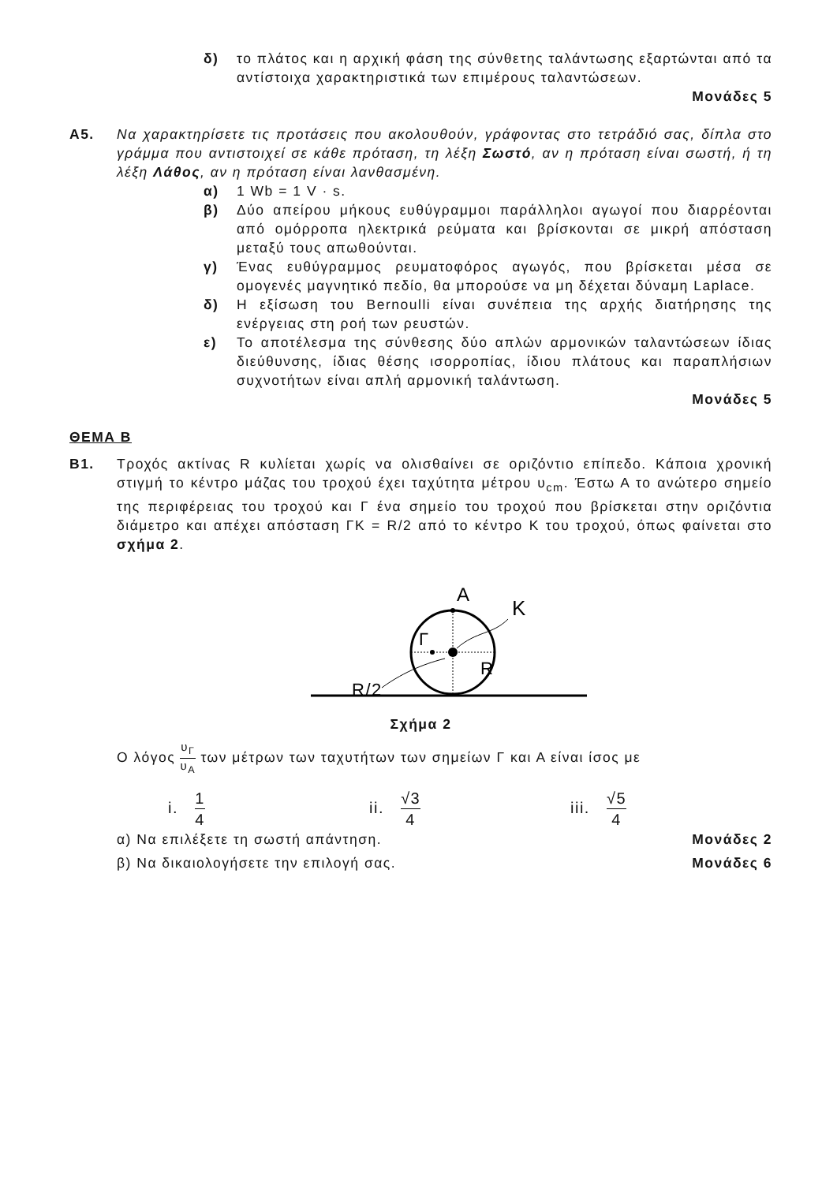δ) το πλάτος και η αρχική φάση της σύνθετης ταλάντωσης εξαρτώνται από τα αντίστοιχα χαρακτηριστικά των επιμέρους ταλαντώσεων.
Μονάδες 5
Α5. Να χαρακτηρίσετε τις προτάσεις που ακολουθούν, γράφοντας στο τετράδιό σας, δίπλα στο γράμμα που αντιστοιχεί σε κάθε πρόταση, τη λέξη Σωστό, αν η πρόταση είναι σωστή, ή τη λέξη Λάθος, αν η πρόταση είναι λανθασμένη.
α) 1 Wb = 1 V · s.
β) Δύο απείρου μήκους ευθύγραμμοι παράλληλοι αγωγοί που διαρρέονται από ομόρροπα ηλεκτρικά ρεύματα και βρίσκονται σε μικρή απόσταση μεταξύ τους απωθούνται.
γ) Ένας ευθύγραμμος ρευματοφόρος αγωγός, που βρίσκεται μέσα σε ομογενές μαγνητικό πεδίο, θα μπορούσε να μη δέχεται δύναμη Laplace.
δ) Η εξίσωση του Bernoulli είναι συνέπεια της αρχής διατήρησης της ενέργειας στη ροή των ρευστών.
ε) Το αποτέλεσμα της σύνθεσης δύο απλών αρμονικών ταλαντώσεων ίδιας διεύθυνσης, ίδιας θέσης ισορροπίας, ίδιου πλάτους και παραπλήσιων συχνοτήτων είναι απλή αρμονική ταλάντωση.
Μονάδες 5
ΘΕΜΑ Β
Β1. Τροχός ακτίνας R κυλίεται χωρίς να ολισθαίνει σε οριζόντιο επίπεδο. Κάποια χρονική στιγμή το κέντρο μάζας του τροχού έχει ταχύτητα μέτρου υ<sub>cm</sub>. Έστω Α το ανώτερο σημείο της περιφέρειας του τροχού και Γ ένα σημείο του τροχού που βρίσκεται στην οριζόντια διάμετρο και απέχει απόσταση ΓΚ = R/2 από το κέντρο Κ του τροχού, όπως φαίνεται στο σχήμα 2.
A
K
Γ
R
R/2
Σχήμα 2
Ο λόγος υ<sub>Γ</sub> υ<sub>Α</sub> των μέτρων των ταχυτήτων των σημείων Γ και Α είναι ίσος με
i. 1 4
ii. √3 4
iii. √5 4
α) Να επιλέξετε τη σωστή απάντηση. Μονάδες 2
β) Να δικαιολογήσετε την επιλογή σας. Μονάδες 6